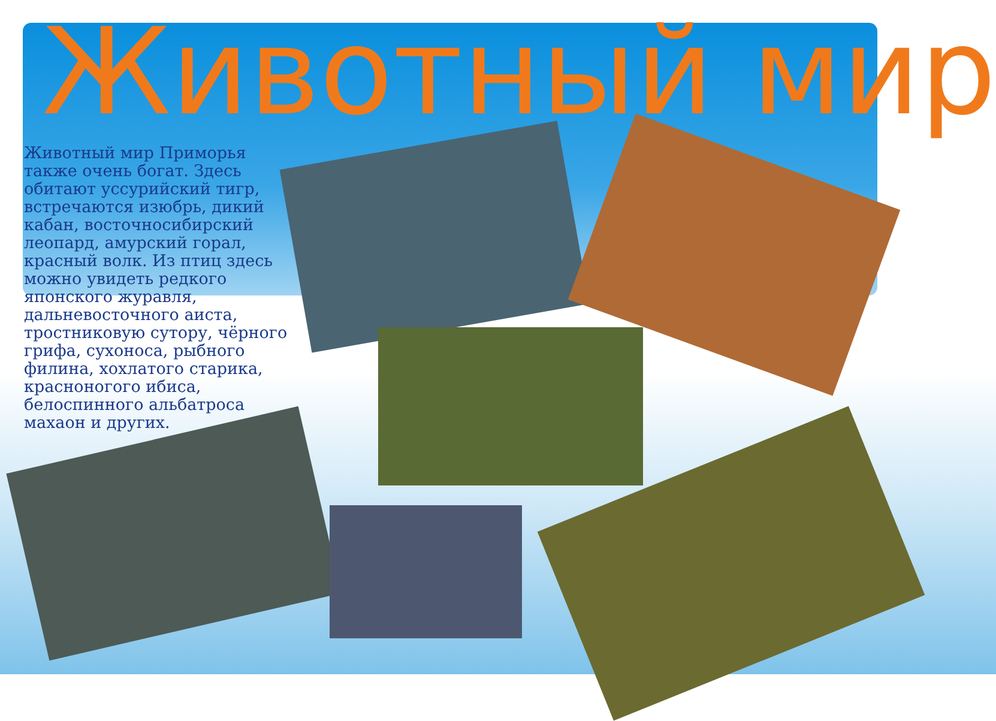Животный мир
Животный мир Приморья также очень богат. Здесь обитают уссурийский тигр, встречаются изюбрь, дикий кабан, восточносибирский леопард, амурский горал, красный волк. Из птиц здесь можно увидеть редкого японского журавля, дальневосточного аиста, тростниковую сутору, чёрного грифа, сухоноса, рыбного филина, хохлатого старика, красноногого ибиса, белоспинного альбатроса махаон и других.